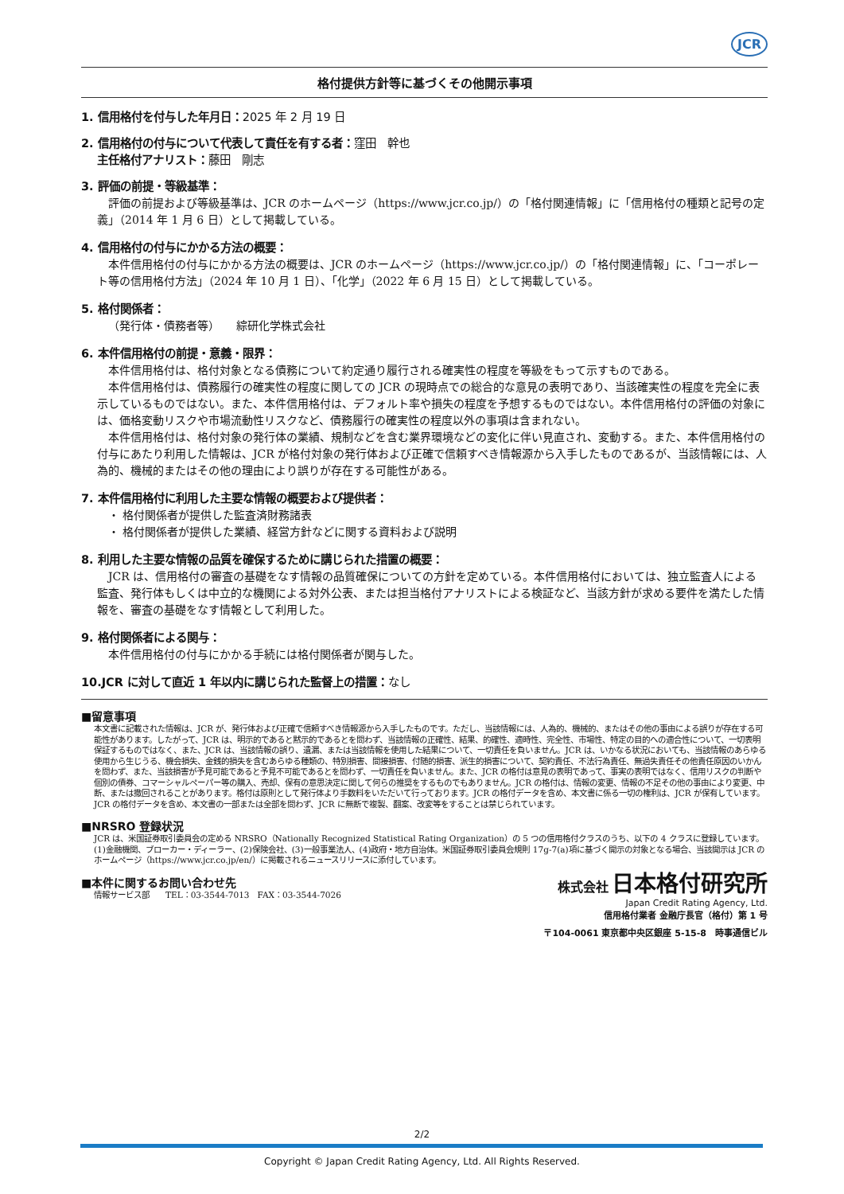JCR
格付提供方針等に基づくその他開示事項
1. 信用格付を付与した年月日：2025 年 2 月 19 日
2. 信用格付の付与について代表して責任を有する者：窪田　幹也
主任格付アナリスト：藤田　剛志
3. 評価の前提・等級基準：
評価の前提および等級基準は、JCR のホームページ（https://www.jcr.co.jp/）の「格付関連情報」に「信用格付の種類と記号の定義」（2014 年 1 月 6 日）として掲載している。
4. 信用格付の付与にかかる方法の概要：
本件信用格付の付与にかかる方法の概要は、JCR のホームページ（https://www.jcr.co.jp/）の「格付関連情報」に、「コーポレート等の信用格付方法」（2024 年 10 月 1 日）、「化学」（2022 年 6 月 15 日）として掲載している。
5. 格付関係者：
（発行体・債務者等）　　綜研化学株式会社
6. 本件信用格付の前提・意義・限界：
本件信用格付は、格付対象となる債務について約定通り履行される確実性の程度を等級をもって示すものである。
本件信用格付は、債務履行の確実性の程度に関しての JCR の現時点での総合的な意見の表明であり、当該確実性の程度を完全に表示しているものではない。また、本件信用格付は、デフォルト率や損失の程度を予想するものではない。本件信用格付の評価の対象には、価格変動リスクや市場流動性リスクなど、債務履行の確実性の程度以外の事項は含まれない。
本件信用格付は、格付対象の発行体の業績、規制などを含む業界環境などの変化に伴い見直され、変動する。また、本件信用格付の付与にあたり利用した情報は、JCR が格付対象の発行体および正確で信頼すべき情報源から入手したものであるが、当該情報には、人為的、機械的またはその他の理由により誤りが存在する可能性がある。
7. 本件信用格付に利用した主要な情報の概要および提供者：
・ 格付関係者が提供した監査済財務諸表
・ 格付関係者が提供した業績、経営方針などに関する資料および説明
8. 利用した主要な情報の品質を確保するために講じられた措置の概要：
JCR は、信用格付の審査の基礎をなす情報の品質確保についての方針を定めている。本件信用格付においては、独立監査人による監査、発行体もしくは中立的な機関による対外公表、または担当格付アナリストによる検証など、当該方針が求める要件を満たした情報を、審査の基礎をなす情報として利用した。
9. 格付関係者による関与：
本件信用格付の付与にかかる手続には格付関係者が関与した。
10.JCR に対して直近 1 年以内に講じられた監督上の措置：なし
■留意事項
本文書に記載された情報は、JCR が、発行体および正確で信頼すべき情報源から入手したものです。ただし、当該情報には、人為的、機械的、またはその他の事由による誤りが存在する可能性があります。したがって、JCR は、明示的であると黙示的であるとを問わず、当該情報の正確性、結果、的確性、適時性、完全性、市場性、特定の目的への適合性について、一切表明保証するものではなく、また、JCR は、当該情報の誤り、遺漏、または当該情報を使用した結果について、一切責任を負いません。JCR は、いかなる状況においても、当該情報のあらゆる使用から生じうる、機会損失、金銭的損失を含むあらゆる種類の、特別損害、間接損害、付随的損害、派生的損害について、契約責任、不法行為責任、無過失責任その他責任原因のいかんを問わず、また、当該損害が予見可能であると予見不可能であるとを問わず、一切責任を負いません。また、JCR の格付は意見の表明であって、事実の表明ではなく、信用リスクの判断や個別の債券、コマーシャルペーパー等の購入、売却、保有の意思決定に関して何らの推奨をするものでもありません。JCR の格付は、情報の変更、情報の不足その他の事由により変更、中断、または撤回されることがあります。格付は原則として発行体より手数料をいただいて行っております。JCR の格付データを含め、本文書に係る一切の権利は、JCR が保有しています。JCR の格付データを含め、本文書の一部または全部を問わず、JCR に無断で複製、翻案、改変等をすることは禁じられています。
■NRSRO 登録状況
JCR は、米国証券取引委員会の定める NRSRO（Nationally Recognized Statistical Rating Organization）の 5 つの信用格付クラスのうち、以下の 4 クラスに登録しています。(1)金融機関、ブローカー・ディーラー、(2)保険会社、(3)一般事業法人、(4)政府・地方自治体。米国証券取引委員会規則 17g-7(a)項に基づく開示の対象となる場合、当該開示は JCR のホームページ（https://www.jcr.co.jp/en/）に掲載されるニュースリリースに添付しています。
■本件に関するお問い合わせ先
情報サービス部　　TEL：03-3544-7013　FAX：03-3544-7026
株式会社 日本格付研究所
Japan Credit Rating Agency, Ltd.
信用格付業者 金融庁長官（格付）第 1 号
〒104-0061 東京都中央区銀座 5-15-8　時事通信ビル
2/2
Copyright © Japan Credit Rating Agency, Ltd. All Rights Reserved.